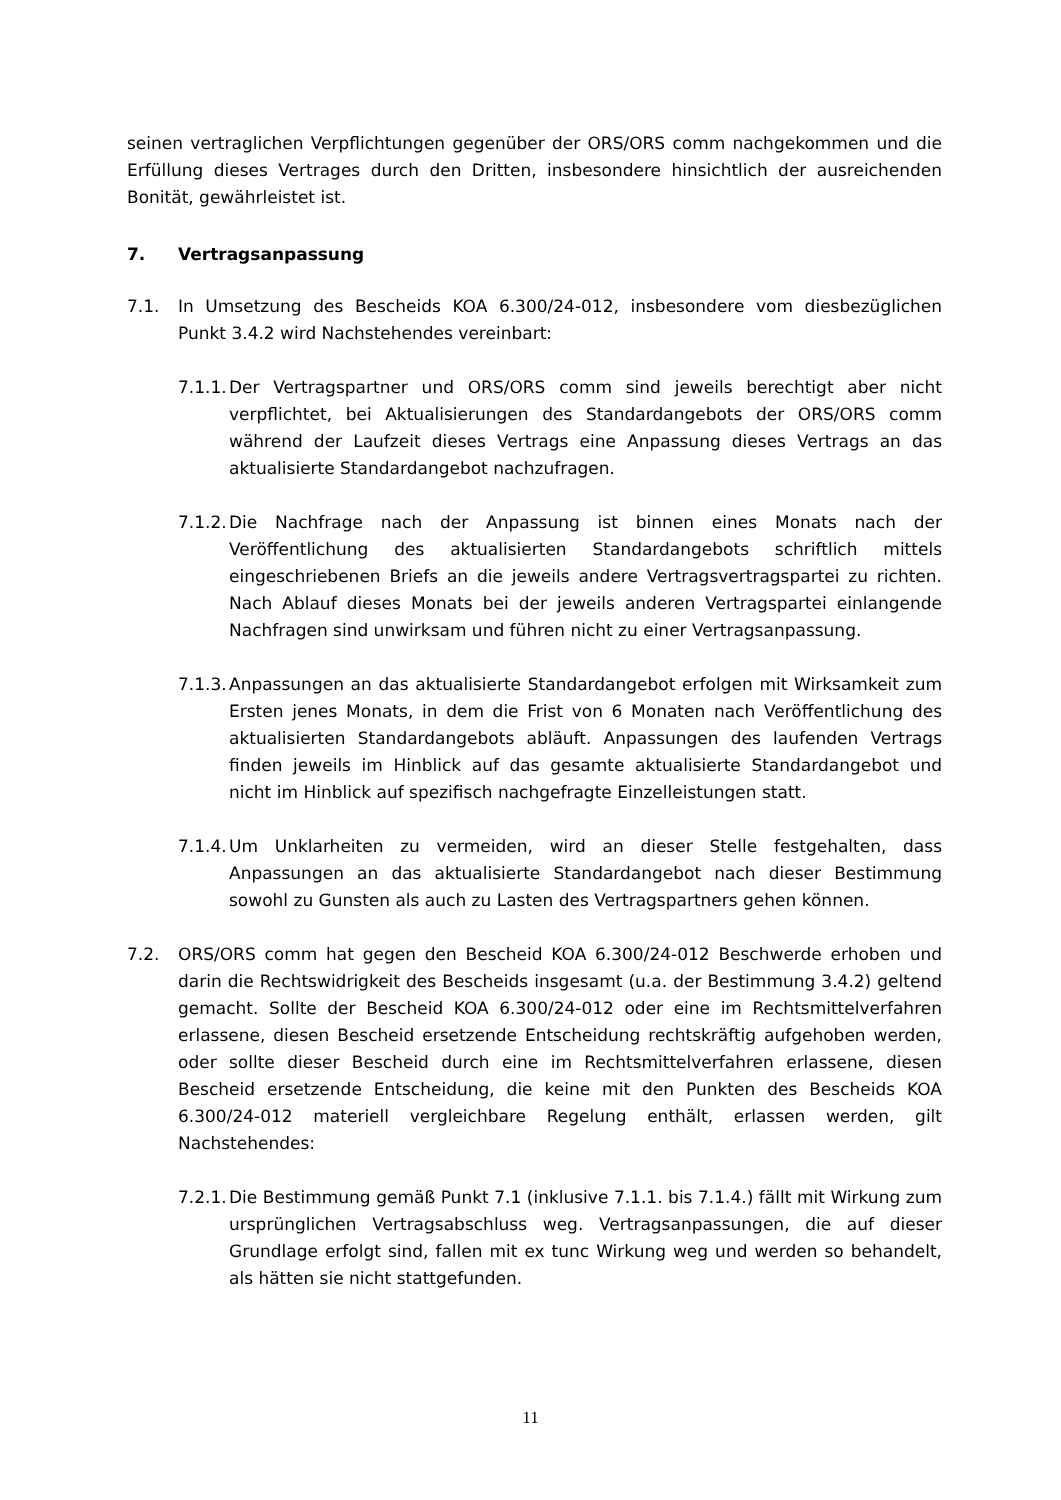seinen vertraglichen Verpflichtungen gegenüber der ORS/ORS comm nachgekommen und die Erfüllung dieses Vertrages durch den Dritten, insbesondere hinsichtlich der ausreichenden Bonität, gewährleistet ist.
7. Vertragsanpassung
7.1. In Umsetzung des Bescheids KOA 6.300/24-012, insbesondere vom diesbezüglichen Punkt 3.4.2 wird Nachstehendes vereinbart:
7.1.1.
Der Vertragspartner und ORS/ORS comm sind jeweils berechtigt aber nicht verpflichtet, bei Aktualisierungen des Standardangebots der ORS/ORS comm während der Laufzeit dieses Vertrags eine Anpassung dieses Vertrags an das aktualisierte Standardangebot nachzufragen.
7.1.2.
Die Nachfrage nach der Anpassung ist binnen eines Monats nach der Veröffentlichung des aktualisierten Standardangebots schriftlich mittels eingeschriebenen Briefs an die jeweils andere Vertragsvertragspartei zu richten. Nach Ablauf dieses Monats bei der jeweils anderen Vertragspartei einlangende Nachfragen sind unwirksam und führen nicht zu einer Vertragsanpassung.
7.1.3.
Anpassungen an das aktualisierte Standardangebot erfolgen mit Wirksamkeit zum Ersten jenes Monats, in dem die Frist von 6 Monaten nach Veröffentlichung des aktualisierten Standardangebots abläuft. Anpassungen des laufenden Vertrags finden jeweils im Hinblick auf das gesamte aktualisierte Standardangebot und nicht im Hinblick auf spezifisch nachgefragte Einzelleistungen statt.
7.1.4.
Um Unklarheiten zu vermeiden, wird an dieser Stelle festgehalten, dass Anpassungen an das aktualisierte Standardangebot nach dieser Bestimmung sowohl zu Gunsten als auch zu Lasten des Vertragspartners gehen können.
7.2. ORS/ORS comm hat gegen den Bescheid KOA 6.300/24-012 Beschwerde erhoben und darin die Rechtswidrigkeit des Bescheids insgesamt (u.a. der Bestimmung 3.4.2) geltend gemacht. Sollte der Bescheid KOA 6.300/24-012 oder eine im Rechtsmittelverfahren erlassene, diesen Bescheid ersetzende Entscheidung rechtskräftig aufgehoben werden, oder sollte dieser Bescheid durch eine im Rechtsmittelverfahren erlassene, diesen Bescheid ersetzende Entscheidung, die keine mit den Punkten des Bescheids KOA 6.300/24-012 materiell vergleichbare Regelung enthält, erlassen werden, gilt Nachstehendes:
7.2.1.
Die Bestimmung gemäß Punkt 7.1 (inklusive 7.1.1. bis 7.1.4.) fällt mit Wirkung zum ursprünglichen Vertragsabschluss weg. Vertragsanpassungen, die auf dieser Grundlage erfolgt sind, fallen mit ex tunc Wirkung weg und werden so behandelt, als hätten sie nicht stattgefunden.
11